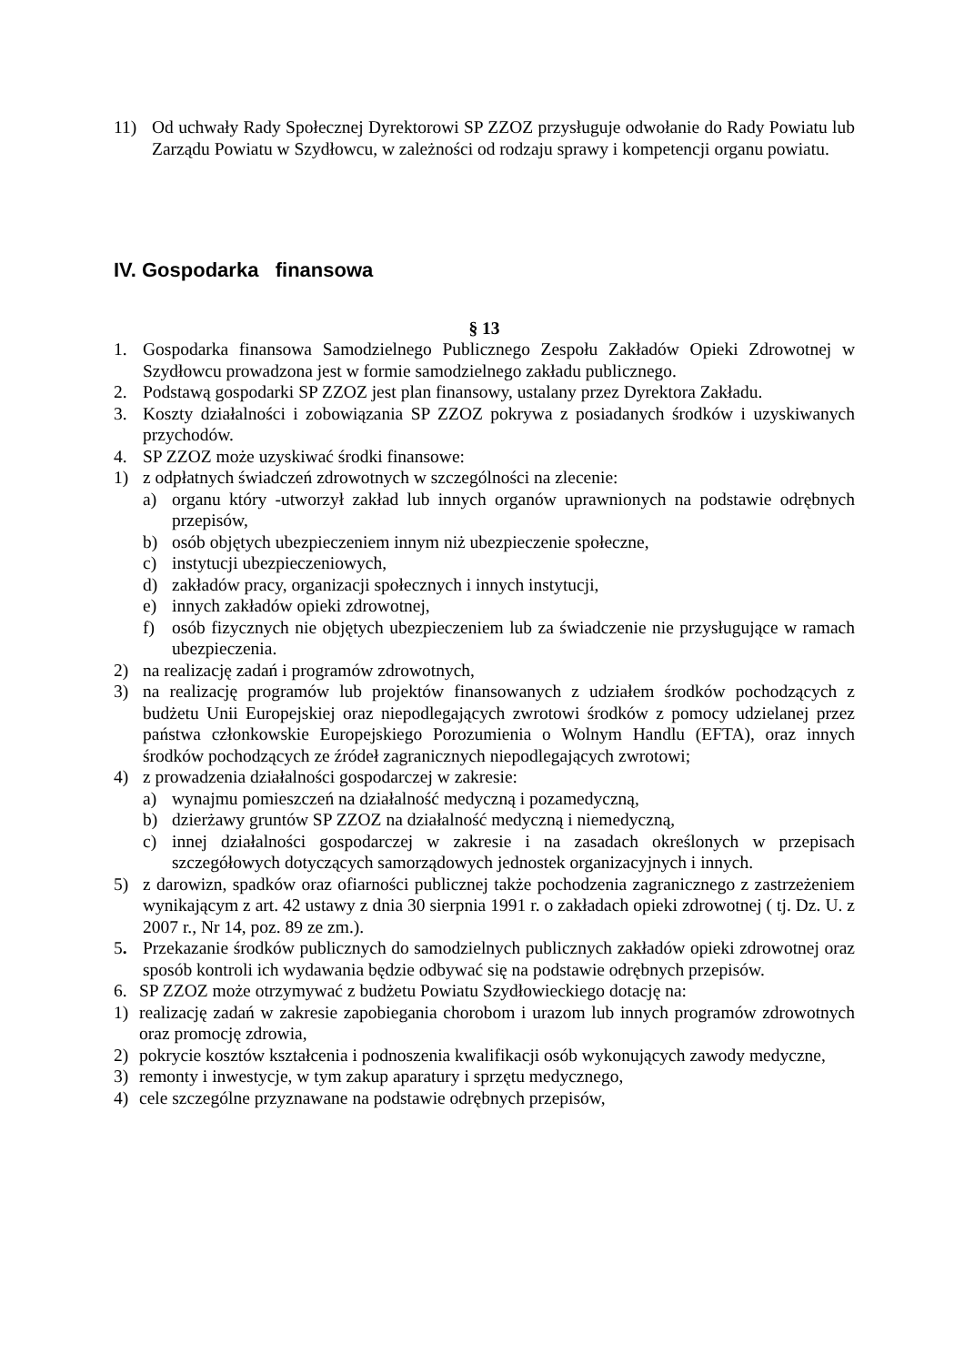11) Od uchwały Rady Społecznej Dyrektorowi SP ZZOZ przysługuje odwołanie do Rady Powiatu lub Zarządu Powiatu w Szydłowcu, w zależności od rodzaju sprawy i kompetencji organu powiatu.
IV. Gospodarka finansowa
§ 13
1. Gospodarka finansowa Samodzielnego Publicznego Zespołu Zakładów Opieki Zdrowotnej w Szydłowcu prowadzona jest w formie samodzielnego zakładu publicznego.
2. Podstawą gospodarki SP ZZOZ jest plan finansowy, ustalany przez Dyrektora Zakładu.
3. Koszty działalności i zobowiązania SP ZZOZ pokrywa z posiadanych środków i uzyskiwanych przychodów.
4. SP ZZOZ może uzyskiwać środki finansowe:
1) z odpłatnych świadczeń zdrowotnych w szczególności na zlecenie:
a) organu który -utworzył zakład lub innych organów uprawnionych na podstawie odrębnych przepisów,
b) osób objętych ubezpieczeniem innym niż ubezpieczenie społeczne,
c) instytucji ubezpieczeniowych,
d) zakładów pracy, organizacji społecznych i innych instytucji,
e) innych zakładów opieki zdrowotnej,
f) osób fizycznych nie objętych ubezpieczeniem lub za świadczenie nie przysługujące w ramach ubezpieczenia.
2) na realizację zadań i programów zdrowotnych,
3) na realizację programów lub projektów finansowanych z udziałem środków pochodzących z budżetu Unii Europejskiej oraz niepodlegających zwrotowi środków z pomocy udzielanej przez państwa członkowskie Europejskiego Porozumienia o Wolnym Handlu (EFTA), oraz innych środków pochodzących ze źródeł zagranicznych niepodlegających zwrotowi;
4) z prowadzenia działalności gospodarczej w zakresie:
a) wynajmu pomieszczeń na działalność medyczną i pozamedyczną,
b) dzierżawy gruntów SP ZZOZ na działalność medyczną i niemedyczną,
c) innej działalności gospodarczej w zakresie i na zasadach określonych w przepisach szczegółowych dotyczących samorządowych jednostek organizacyjnych i innych.
5) z darowizn, spadków oraz ofiarności publicznej także pochodzenia zagranicznego z zastrzeżeniem wynikającym z art. 42 ustawy z dnia 30 sierpnia 1991 r. o zakładach opieki zdrowotnej ( tj. Dz. U. z 2007 r., Nr 14, poz. 89 ze zm.).
5. Przekazanie środków publicznych do samodzielnych publicznych zakładów opieki zdrowotnej oraz sposób kontroli ich wydawania będzie odbywać się na podstawie odrębnych przepisów.
6. SP ZZOZ może otrzymywać z budżetu Powiatu Szydłowieckiego dotację na:
1) realizację zadań w zakresie zapobiegania chorobom i urazom lub innych programów zdrowotnych oraz promocję zdrowia,
2) pokrycie kosztów kształcenia i podnoszenia kwalifikacji osób wykonujących zawody medyczne,
3) remonty i inwestycje, w tym zakup aparatury i sprzętu medycznego,
4) cele szczególne przyznawane na podstawie odrębnych przepisów,